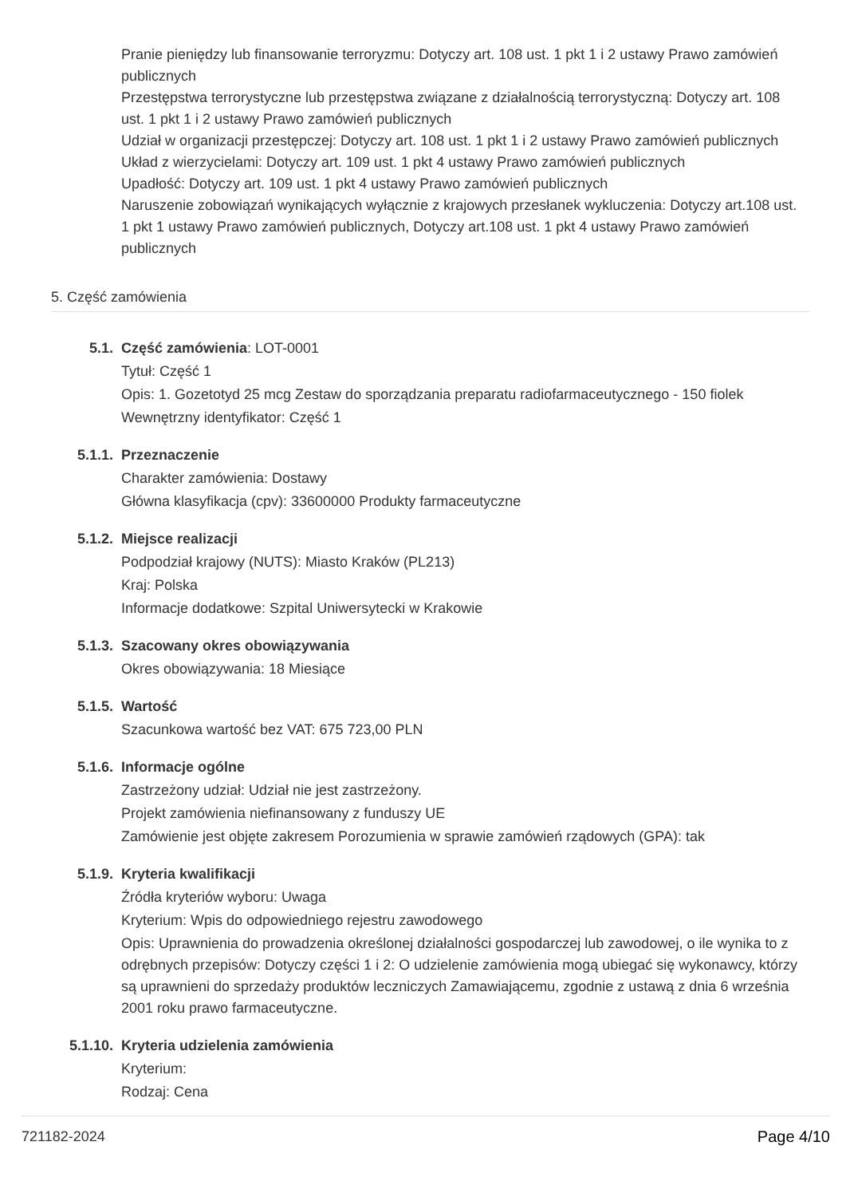Pranie pieniędzy lub finansowanie terroryzmu: Dotyczy art. 108 ust. 1 pkt 1 i 2 ustawy Prawo zamówień publicznych
Przestępstwa terrorystyczne lub przestępstwa związane z działalnością terrorystyczną: Dotyczy art. 108 ust. 1 pkt 1 i 2 ustawy Prawo zamówień publicznych
Udział w organizacji przestępczej: Dotyczy art. 108 ust. 1 pkt 1 i 2 ustawy Prawo zamówień publicznych
Układ z wierzycielami: Dotyczy art. 109 ust. 1 pkt 4 ustawy Prawo zamówień publicznych
Upadłość: Dotyczy art. 109 ust. 1 pkt 4 ustawy Prawo zamówień publicznych
Naruszenie zobowiązań wynikających wyłącznie z krajowych przesłanek wykluczenia: Dotyczy art.108 ust. 1 pkt 1 ustawy Prawo zamówień publicznych, Dotyczy art.108 ust. 1 pkt 4 ustawy Prawo zamówień publicznych
5. Część zamówienia
5.1. Część zamówienia: LOT-0001
Tytuł: Część 1
Opis: 1. Gozetotyd 25 mcg Zestaw do sporządzania preparatu radiofarmaceutycznego - 150 fiolek
Wewnętrzny identyfikator: Część 1
5.1.1. Przeznaczenie
Charakter zamówienia: Dostawy
Główna klasyfikacja (cpv): 33600000 Produkty farmaceutyczne
5.1.2. Miejsce realizacji
Podpodział krajowy (NUTS): Miasto Kraków (PL213)
Kraj: Polska
Informacje dodatkowe: Szpital Uniwersytecki w Krakowie
5.1.3. Szacowany okres obowiązywania
Okres obowiązywania: 18 Miesiące
5.1.5. Wartość
Szacunkowa wartość bez VAT: 675 723,00 PLN
5.1.6. Informacje ogólne
Zastrzeżony udział: Udział nie jest zastrzeżony.
Projekt zamówienia niefinansowany z funduszy UE
Zamówienie jest objęte zakresem Porozumienia w sprawie zamówień rządowych (GPA): tak
5.1.9. Kryteria kwalifikacji
Źródła kryteriów wyboru: Uwaga
Kryterium: Wpis do odpowiedniego rejestru zawodowego
Opis: Uprawnienia do prowadzenia określonej działalności gospodarczej lub zawodowej, o ile wynika to z odrębnych przepisów: Dotyczy części 1 i 2: O udzielenie zamówienia mogą ubiegać się wykonawcy, którzy są uprawnieni do sprzedaży produktów leczniczych Zamawiającemu, zgodnie z ustawą z dnia 6 września 2001 roku prawo farmaceutyczne.
5.1.10. Kryteria udzielenia zamówienia
Kryterium:
Rodzaj: Cena
721182-2024 Page 4/10